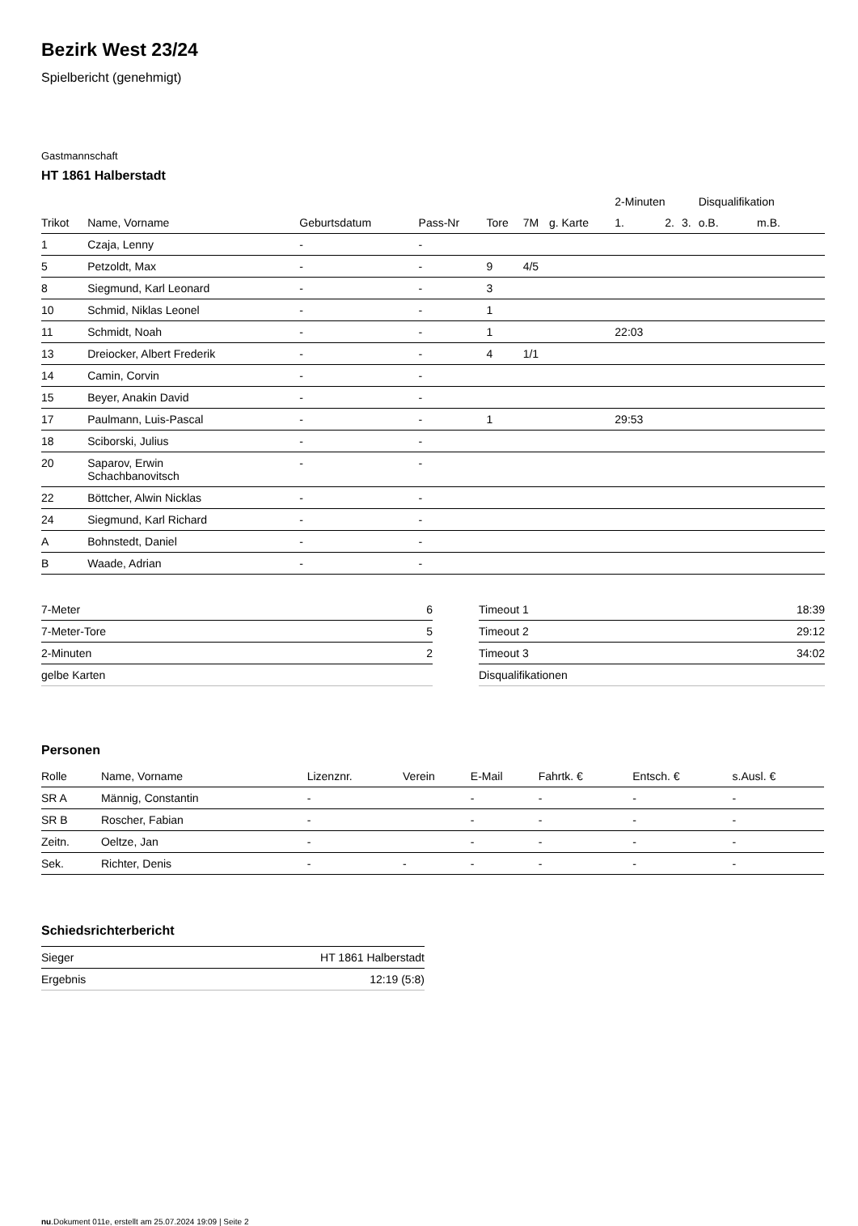Bezirk West 23/24
Spielbericht (genehmigt)
Gastmannschaft
HT 1861 Halberstadt
| | | | | | | | 2-Minuten | | | Disqualifikation | |
| --- | --- | --- | --- | --- | --- | --- | --- | --- | --- | --- | --- |
| Trikot | Name, Vorname | Geburtsdatum | Pass-Nr | Tore | 7M | g. Karte | 1. | 2. | 3. | o.B. | m.B. |
| 1 | Czaja, Lenny | - | - | | | | | | | | |
| 5 | Petzoldt, Max | - | - | 9 | 4/5 | | | | | | |
| 8 | Siegmund, Karl Leonard | - | - | 3 | | | | | | | |
| 10 | Schmid, Niklas Leonel | - | - | 1 | | | | | | | |
| 11 | Schmidt, Noah | - | - | 1 | | | 22:03 | | | | |
| 13 | Dreiocker, Albert Frederik | - | - | 4 | 1/1 | | | | | | |
| 14 | Camin, Corvin | - | - | | | | | | | | |
| 15 | Beyer, Anakin David | - | - | | | | | | | | |
| 17 | Paulmann, Luis-Pascal | - | - | 1 | | | 29:53 | | | | |
| 18 | Sciborski, Julius | - | - | | | | | | | | |
| 20 | Saparov, Erwin Schachbanovitsch | - | - | | | | | | | | |
| 22 | Böttcher, Alwin Nicklas | - | - | | | | | | | | |
| 24 | Siegmund, Karl Richard | - | - | | | | | | | | |
| A | Bohnstedt, Daniel | - | - | | | | | | | | |
| B | Waade, Adrian | - | - | | | | | | | | |
| 7-Meter | 6 |
| 7-Meter-Tore | 5 |
| 2-Minuten | 2 |
| gelbe Karten | |
| Timeout 1 | 18:39 |
| Timeout 2 | 29:12 |
| Timeout 3 | 34:02 |
| Disqualifikationen | |
Personen
| Rolle | Name, Vorname | Lizenznr. | Verein | E-Mail | Fahrtk. € | Entsch. € | s.Ausl. € |
| --- | --- | --- | --- | --- | --- | --- | --- |
| SR A | Männig, Constantin | - | | - | - | - | - |
| SR B | Roscher, Fabian | - | | - | - | - | - |
| Zeitn. | Oeltze, Jan | - | | - | - | - | - |
| Sek. | Richter, Denis | - | - | - | - | - | - |
Schiedsrichterbericht
| Sieger | HT 1861 Halberstadt |
| Ergebnis | 12:19 (5:8) |
nu.Dokument 011e, erstellt am 25.07.2024 19:09 | Seite 2